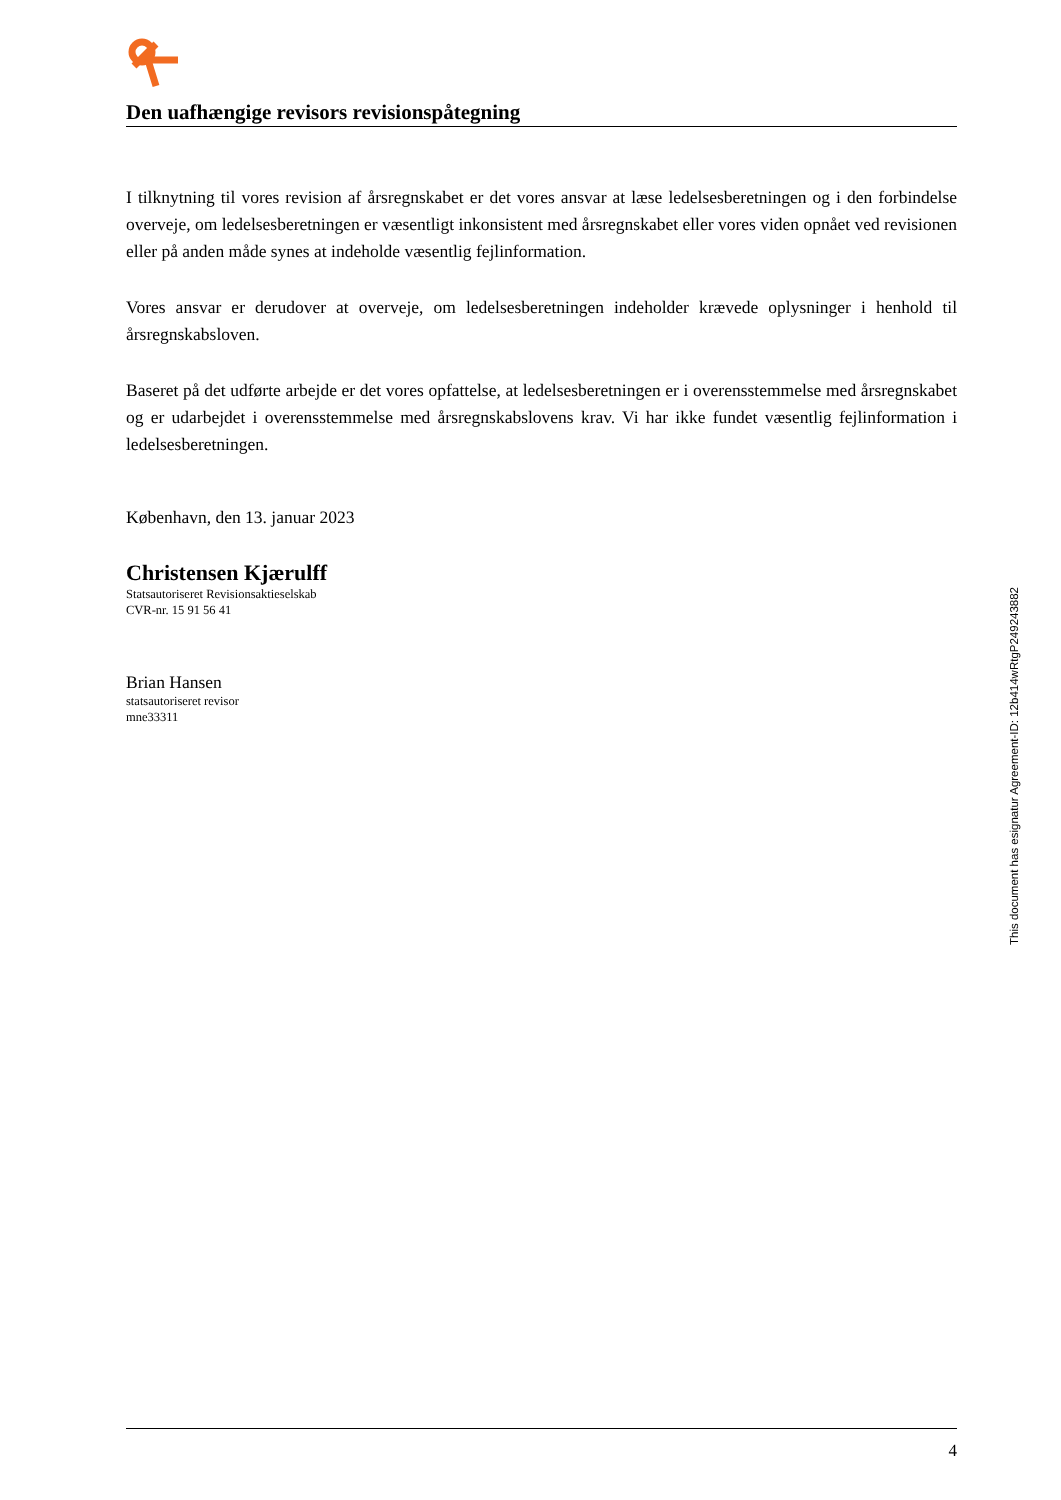Den uafhængige revisors revisionspåtegning
I tilknytning til vores revision af årsregnskabet er det vores ansvar at læse ledelsesberetningen og i den forbindelse overveje, om ledelsesberetningen er væsentligt inkonsistent med årsregnskabet eller vores viden opnået ved revisionen eller på anden måde synes at indeholde væsentlig fejlinformation.
Vores ansvar er derudover at overveje, om ledelsesberetningen indeholder krævede oplysninger i henhold til årsregnskabsloven.
Baseret på det udførte arbejde er det vores opfattelse, at ledelsesberetningen er i overensstemmelse med årsregnskabet og er udarbejdet i overensstemmelse med årsregnskabslovens krav. Vi har ikke fundet væsentlig fejlinformation i ledelsesberetningen.
København, den 13. januar 2023
Christensen Kjærulff
Statsautoriseret Revisionsaktieselskab
CVR-nr. 15 91 56 41
Brian Hansen
statsautoriseret revisor
mne33311
This document has esignatur Agreement-ID: 12b414wRtgP249243882
4